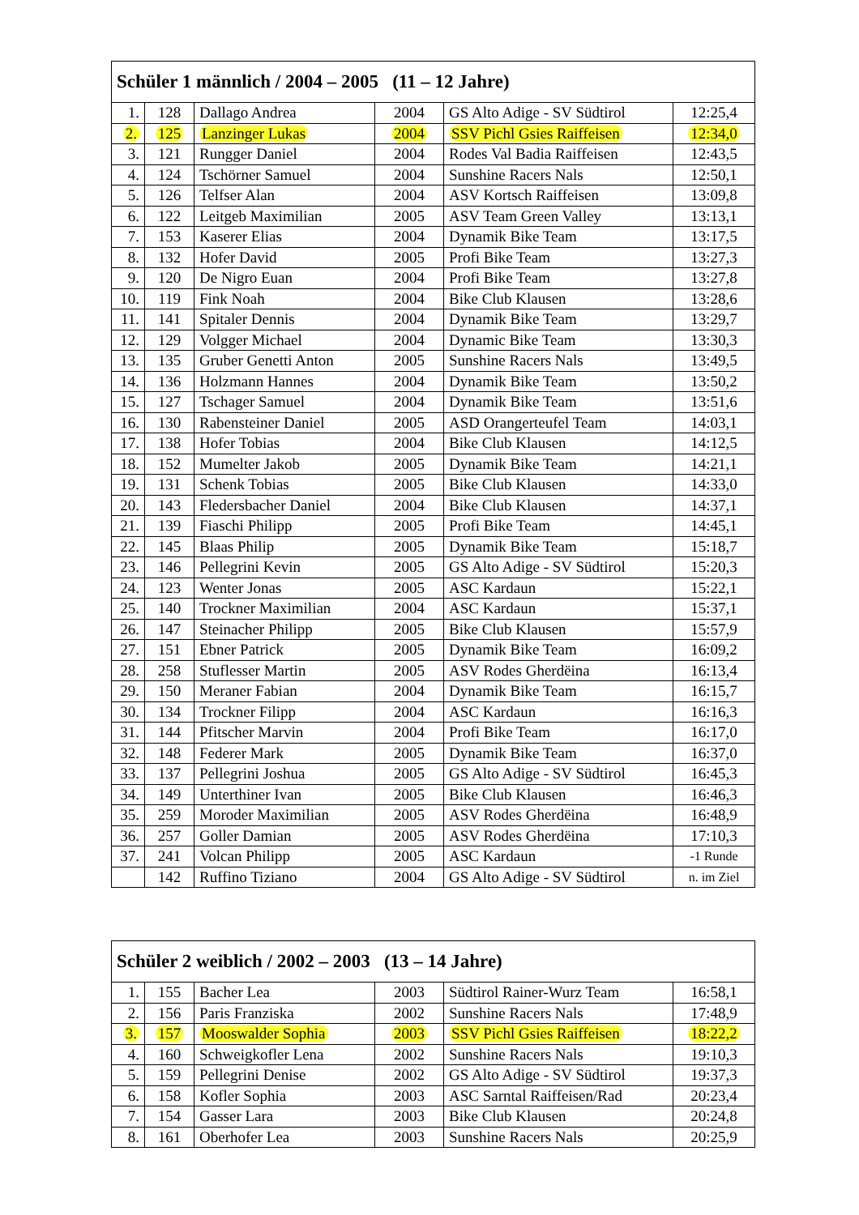| Schüler 1 männlich / 2004 – 2005 (11 – 12 Jahre) | | | | | |
| --- | --- | --- | --- | --- | --- |
| 1. | 128 | Dallago Andrea | 2004 | GS Alto Adige - SV Südtirol | 12:25,4 |
| 2. | 125 | Lanzinger Lukas | 2004 | SSV Pichl Gsies Raiffeisen | 12:34,0 |
| 3. | 121 | Rungger Daniel | 2004 | Rodes Val Badia Raiffeisen | 12:43,5 |
| 4. | 124 | Tschörner Samuel | 2004 | Sunshine Racers Nals | 12:50,1 |
| 5. | 126 | Telfser Alan | 2004 | ASV Kortsch Raiffeisen | 13:09,8 |
| 6. | 122 | Leitgeb Maximilian | 2005 | ASV Team Green Valley | 13:13,1 |
| 7. | 153 | Kaserer Elias | 2004 | Dynamik Bike Team | 13:17,5 |
| 8. | 132 | Hofer David | 2005 | Profi Bike Team | 13:27,3 |
| 9. | 120 | De Nigro Euan | 2004 | Profi Bike Team | 13:27,8 |
| 10. | 119 | Fink Noah | 2004 | Bike Club Klausen | 13:28,6 |
| 11. | 141 | Spitaler Dennis | 2004 | Dynamik Bike Team | 13:29,7 |
| 12. | 129 | Volgger Michael | 2004 | Dynamic Bike Team | 13:30,3 |
| 13. | 135 | Gruber Genetti Anton | 2005 | Sunshine Racers Nals | 13:49,5 |
| 14. | 136 | Holzmann Hannes | 2004 | Dynamik Bike Team | 13:50,2 |
| 15. | 127 | Tschager Samuel | 2004 | Dynamik Bike Team | 13:51,6 |
| 16. | 130 | Rabensteiner Daniel | 2005 | ASD Orangerteufel Team | 14:03,1 |
| 17. | 138 | Hofer Tobias | 2004 | Bike Club Klausen | 14:12,5 |
| 18. | 152 | Mumelter Jakob | 2005 | Dynamik Bike Team | 14:21,1 |
| 19. | 131 | Schenk Tobias | 2005 | Bike Club Klausen | 14:33,0 |
| 20. | 143 | Fledersbacher Daniel | 2004 | Bike Club Klausen | 14:37,1 |
| 21. | 139 | Fiaschi Philipp | 2005 | Profi Bike Team | 14:45,1 |
| 22. | 145 | Blaas Philip | 2005 | Dynamik Bike Team | 15:18,7 |
| 23. | 146 | Pellegrini Kevin | 2005 | GS Alto Adige - SV Südtirol | 15:20,3 |
| 24. | 123 | Wenter Jonas | 2005 | ASC Kardaun | 15:22,1 |
| 25. | 140 | Trockner Maximilian | 2004 | ASC Kardaun | 15:37,1 |
| 26. | 147 | Steinacher Philipp | 2005 | Bike Club Klausen | 15:57,9 |
| 27. | 151 | Ebner Patrick | 2005 | Dynamik Bike Team | 16:09,2 |
| 28. | 258 | Stuflesser Martin | 2005 | ASV Rodes Gherdëina | 16:13,4 |
| 29. | 150 | Meraner Fabian | 2004 | Dynamik Bike Team | 16:15,7 |
| 30. | 134 | Trockner Filipp | 2004 | ASC Kardaun | 16:16,3 |
| 31. | 144 | Pfitscher Marvin | 2004 | Profi Bike Team | 16:17,0 |
| 32. | 148 | Federer Mark | 2005 | Dynamik Bike Team | 16:37,0 |
| 33. | 137 | Pellegrini Joshua | 2005 | GS Alto Adige - SV Südtirol | 16:45,3 |
| 34. | 149 | Unterthiner Ivan | 2005 | Bike Club Klausen | 16:46,3 |
| 35. | 259 | Moroder Maximilian | 2005 | ASV Rodes Gherdëina | 16:48,9 |
| 36. | 257 | Goller Damian | 2005 | ASV Rodes Gherdëina | 17:10,3 |
| 37. | 241 | Volcan Philipp | 2005 | ASC Kardaun | -1 Runde |
| | 142 | Ruffino Tiziano | 2004 | GS Alto Adige - SV Südtirol | n. im Ziel |
| Schüler 2 weiblich / 2002 – 2003 (13 – 14 Jahre) | | | | | |
| --- | --- | --- | --- | --- | --- |
| 1. | 155 | Bacher Lea | 2003 | Südtirol Rainer-Wurz Team | 16:58,1 |
| 2. | 156 | Paris Franziska | 2002 | Sunshine Racers Nals | 17:48,9 |
| 3. | 157 | Mooswalder Sophia | 2003 | SSV Pichl Gsies Raiffeisen | 18:22,2 |
| 4. | 160 | Schweigkofler Lena | 2002 | Sunshine Racers Nals | 19:10,3 |
| 5. | 159 | Pellegrini Denise | 2002 | GS Alto Adige - SV Südtirol | 19:37,3 |
| 6. | 158 | Kofler Sophia | 2003 | ASC Sarntal Raiffeisen/Rad | 20:23,4 |
| 7. | 154 | Gasser Lara | 2003 | Bike Club Klausen | 20:24,8 |
| 8. | 161 | Oberhofer Lea | 2003 | Sunshine Racers Nals | 20:25,9 |